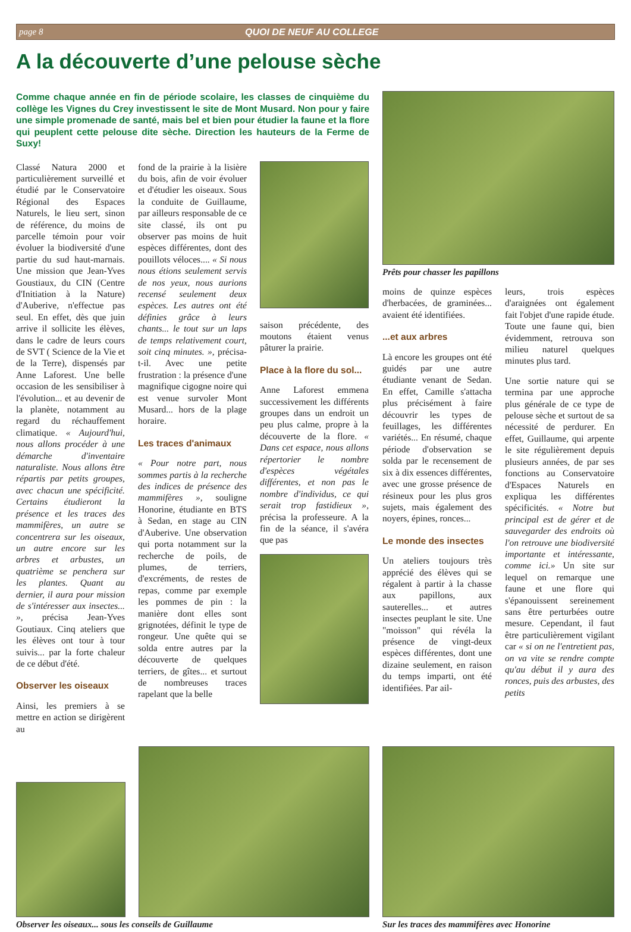page 8 QUOI DE NEUF AU COLLEGE
A la découverte d’une pelouse sèche
Comme chaque année en fin de période scolaire, les classes de cinquième du collège les Vignes du Crey investissent le site de Mont Musard. Non pour y faire une simple promenade de santé, mais bel et bien pour étudier la faune et la flore qui peuplent cette pelouse dite sèche. Direction les hauteurs de la Ferme de Suxy!
Classé Natura 2000 et particulièrement surveillé et étudié par le Conservatoire Régional des Espaces Naturels, le lieu sert, sinon de référence, du moins de parcelle témoin pour voir évoluer la biodiversité d'une partie du sud haut-marnais. Une mission que Jean-Yves Goustiaux, du CIN (Centre d'Initiation à la Nature) d'Auberive, n'effectue pas seul. En effet, dès que juin arrive il sollicite les élèves, dans le cadre de leurs cours de SVT ( Science de la Vie et de la Terre), dispensés par Anne Laforest. Une belle occasion de les sensibiliser à l'évolution... et au devenir de la planète, notamment au regard du réchauffement climatique. « Aujourd'hui, nous allons procéder à une démarche d'inventaire naturaliste. Nous allons être répartis par petits groupes, avec chacun une spécificité. Certains étudieront la présence et les traces des mammifères, un autre se concentrera sur les oiseaux, un autre encore sur les arbres et arbustes, un quatrième se penchera sur les plantes. Quant au dernier, il aura pour mission de s'intéresser aux insectes... », précisa Jean-Yves Goutiaux. Cinq ateliers que les élèves ont tour à tour suivis... par la forte chaleur de ce début d'été.
Observer les oiseaux
Ainsi, les premiers à se mettre en action se dirigèrent au
fond de la prairie à la lisière du bois, afin de voir évoluer et d'étudier les oiseaux. Sous la conduite de Guillaume, par ailleurs responsable de ce site classé, ils ont pu observer pas moins de huit espèces différentes, dont des pouillots véloces.... « Si nous nous étions seulement servis de nos yeux, nous aurions recensé seulement deux espèces. Les autres ont été définies grâce à leurs chants... le tout sur un laps de temps relativement court, soit cinq minutes. », précisa-t-il. Avec une petite frustration : la présence d'une magnifique cigogne noire qui est venue survoler Mont Musard... hors de la plage horaire.
Les traces d'animaux
« Pour notre part, nous sommes partis à la recherche des indices de présence des mammifères », souligne Honorine, étudiante en BTS à Sedan, en stage au CIN d'Auberive. Une observation qui porta notamment sur la recherche de poils, de plumes, de terriers, d'excréments, de restes de repas, comme par exemple les pommes de pin : la manière dont elles sont grignotées, définit le type de rongeur. Une quête qui se solda entre autres par la découverte de quelques terriers, de gîtes... et surtout de nombreuses traces rapelant que la belle
saison précédente, des moutons étaient venus pâturer la prairie.
Place à la flore du sol...
Anne Laforest emmena successivement les différents groupes dans un endroit un peu plus calme, propre à la découverte de la flore. « Dans cet espace, nous allons répertorier le nombre d'espèces végétales différentes, et non pas le nombre d'individus, ce qui serait trop fastidieux », précisa la professeure. A la fin de la séance, il s'avéra que pas
Prêts pour chasser les papillons
moins de quinze espèces d'herbacées, de graminées... avaient été identifiées.
...et aux arbres
Là encore les groupes ont été guidés par une autre étudiante venant de Sedan. En effet, Camille s'attacha plus précisément à faire découvrir les types de feuillages, les différentes variétés... En résumé, chaque période d'observation se solda par le recensement de six à dix essences différentes, avec une grosse présence de résineux pour les plus gros sujets, mais également des noyers, épines, ronces...
Le monde des insectes
Un ateliers toujours très apprécié des élèves qui se régalent à partir à la chasse aux papillons, aux sauterelles... et autres insectes peuplant le site. Une "moisson" qui révéla la présence de vingt-deux espèces différentes, dont une dizaine seulement, en raison du temps imparti, ont été identifiées. Par ail-
leurs, trois espèces d'araignées ont également fait l'objet d'une rapide étude. Toute une faune qui, bien évidemment, retrouva son milieu naturel quelques minutes plus tard.
Une sortie nature qui se termina par une approche plus générale de ce type de pelouse sèche et surtout de sa nécessité de perdurer. En effet, Guillaume, qui arpente le site régulièrement depuis plusieurs années, de par ses fonctions au Conservatoire d'Espaces Naturels en expliqua les différentes spécificités. « Notre but principal est de gérer et de sauvegarder des endroits où l'on retrouve une biodiversité importante et intéressante, comme ici.» Un site sur lequel on remarque une faune et une flore qui s'épanouissent sereinement sans être perturbées outre mesure. Cependant, il faut être particulièrement vigilant car « si on ne l'entretient pas, on va vite se rendre compte qu'au début il y aura des ronces, puis des arbustes, des petits
Observer les oiseaux... sous les conseils de Guillaume Sur les traces des mammifères avec Honorine